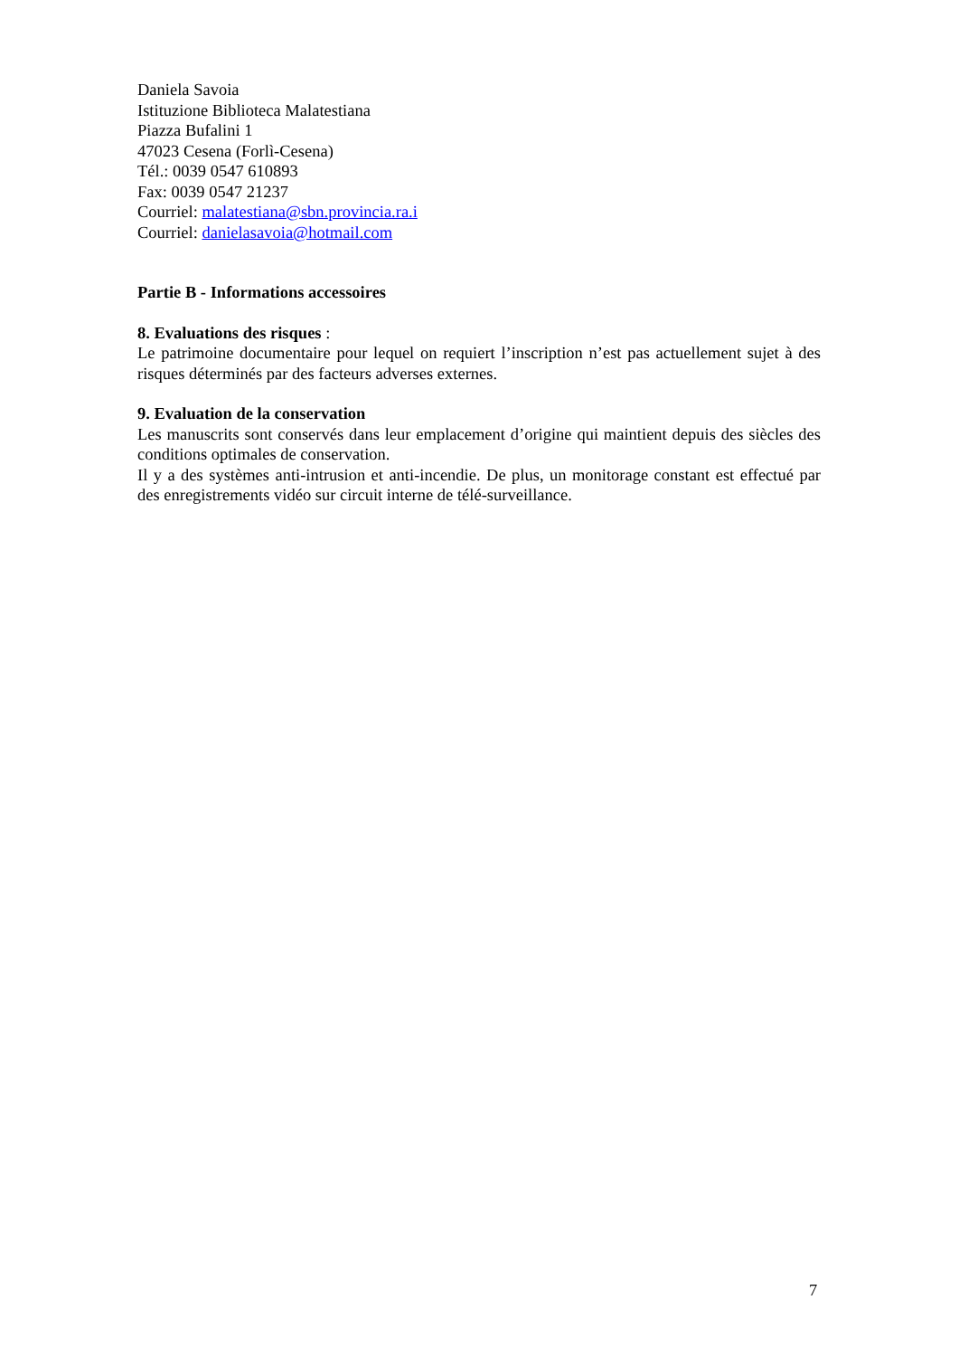Daniela Savoia
Istituzione Biblioteca Malatestiana
Piazza Bufalini 1
47023 Cesena (Forlì-Cesena)
Tél.: 0039 0547 610893
Fax: 0039 0547 21237
Courriel: malatestiana@sbn.provincia.ra.i
Courriel: danielasavoia@hotmail.com
Partie B - Informations accessoires
8. Evaluations des risques :
Le patrimoine documentaire pour lequel on requiert l’inscription n’est pas actuellement sujet à des risques déterminés par des facteurs adverses externes.
9. Evaluation de la conservation
Les manuscrits sont conservés dans leur emplacement d’origine qui maintient depuis des siècles des conditions optimales de conservation.
Il y a des systèmes anti-intrusion et anti-incendie. De plus, un monitorage constant est effectué par des enregistrements vidéo sur circuit interne de télé-surveillance.
7